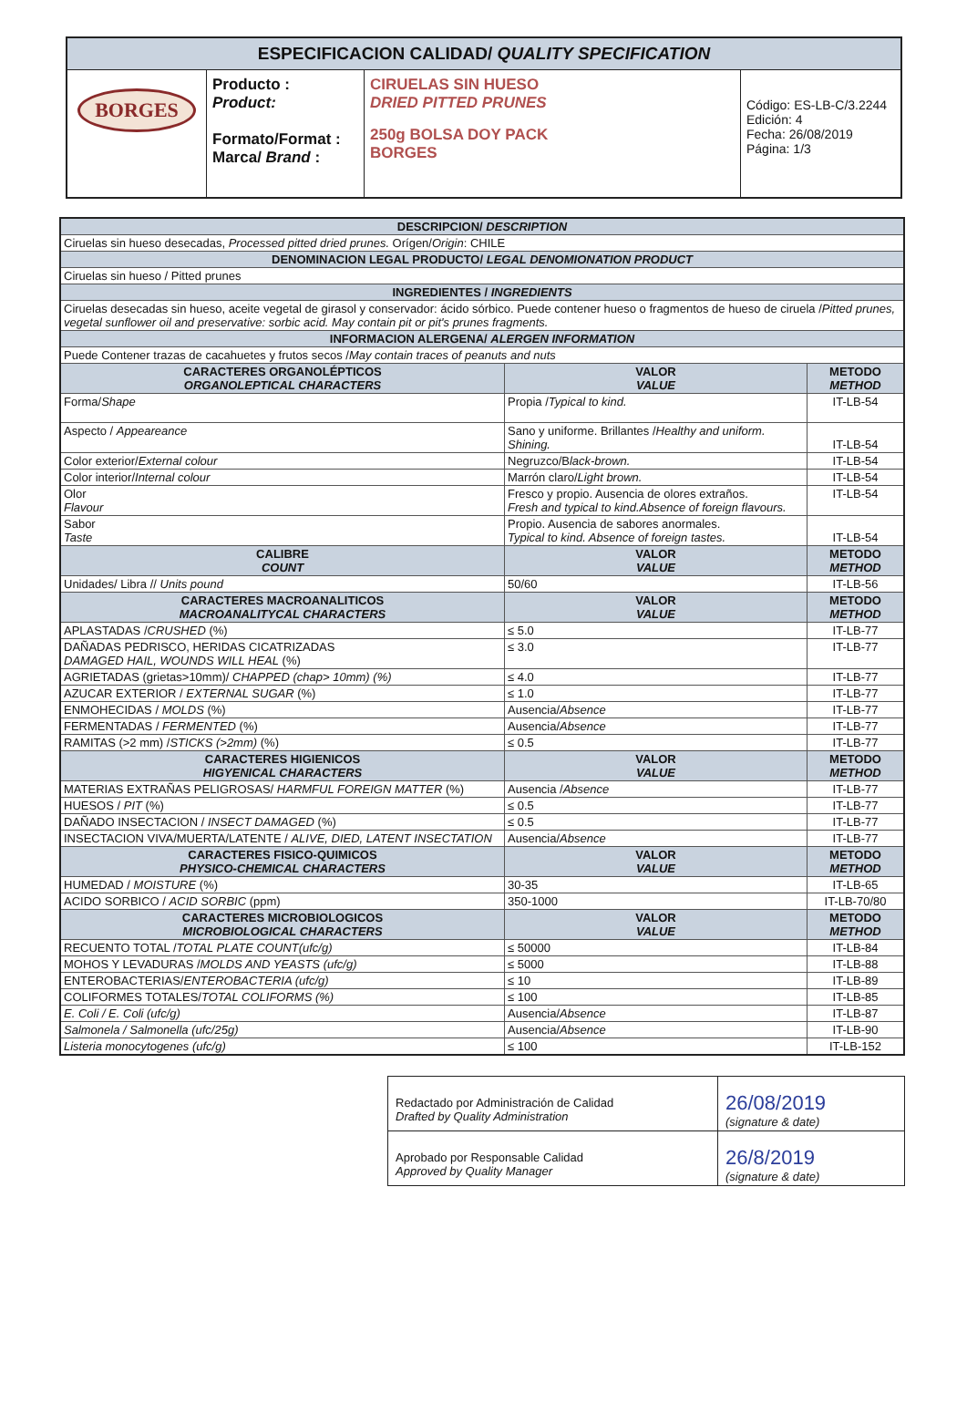| ESPECIFICACION CALIDAD/ QUALITY SPECIFICATION | | | |
| BORGES | Producto : Product: Formato/Format : Marca/ Brand : | CIRUELAS SIN HUESO DRIED PITTED PRUNES 250g BOLSA DOY PACK BORGES | Código: ES-LB-C/3.2244 Edición: 4 Fecha: 26/08/2019 Página: 1/3 |
| DESCRIPCION/ DESCRIPTION | | |
| Ciruelas sin hueso desecadas, Processed pitted dried prunes. Orígen/ Origin : CHILE | | |
| DENOMINACION LEGAL PRODUCTO/ LEGAL DENOMIONATION PRODUCT | | |
| Ciruelas sin hueso / Pitted prunes | | |
| INGREDIENTES / INGREDIENTS | | |
| Ciruelas desecadas sin hueso, aceite vegetal de girasol y conservador: ácido sórbico. Puede contener hueso o fragmentos de hueso de ciruela / Pitted prunes, vegetal sunflower oil and preservative: sorbic acid. May contain pit or pit's prunes fragments. | | |
| INFORMACION ALERGENA/ ALERGEN INFORMATION | | |
| Puede Contener trazas de cacahuetes y frutos secos / May contain traces of peanuts and nuts | | |
| CARACTERES ORGANOLÉPTICOS ORGANOLEPTICAL CHARACTERS | VALOR VALUE | METODO METHOD |
| Forma/ Shape | Propia / Typical to kind. | IT-LB-54 |
| Aspecto / Appeareance | Sano y uniforme. Brillantes / Healthy and uniform. Shining. | IT-LB-54 |
| Color exterior/ External colour | Negruzco/B lack-brown. | IT-LB-54 |
| Color interior/ Internal colour | Marrón claro/ Light brown. | IT-LB-54 |
| Olor Flavour | Fresco y propio. Ausencia de olores extraños. Fresh and typical to kind.Absence of foreign flavours. | IT-LB-54 |
| Sabor Taste | Propio. Ausencia de sabores anormales. Typical to kind. Absence of foreign tastes. | IT-LB-54 |
| CALIBRE COUNT | VALOR VALUE | METODO METHOD |
| Unidades/ Libra // Units pound | 50/60 | IT-LB-56 |
| CARACTERES MACROANALITICOS MACROANALITYCAL CHARACTERS | VALOR VALUE | METODO METHOD |
| APLASTADAS / CRUSHED (%) | ≤ 5.0 | IT-LB-77 |
| DAÑADAS PEDRISCO, HERIDAS CICATRIZADAS DAMAGED HAIL, WOUNDS WILL HEAL (%) | ≤ 3.0 | IT-LB-77 |
| AGRIETADAS (grietas>10mm)/ CHAPPED (chap> 10mm) (%) | ≤ 4.0 | IT-LB-77 |
| AZUCAR EXTERIOR / EXTERNAL SUGAR (%) | ≤ 1.0 | IT-LB-77 |
| ENMOHECIDAS / MOLDS (%) | Ausencia/ Absence | IT-LB-77 |
| FERMENTADAS / FERMENTED (%) | Ausencia/ Absence | IT-LB-77 |
| RAMITAS (>2 mm) / STICKS (>2mm) (%) | ≤ 0.5 | IT-LB-77 |
| CARACTERES HIGIENICOS HIGYENICAL CHARACTERS | VALOR VALUE | METODO METHOD |
| MATERIAS EXTRAÑAS PELIGROSAS/ HARMFUL FOREIGN MATTER (%) | Ausencia / Absence | IT-LB-77 |
| HUESOS / PIT (%) | ≤ 0.5 | IT-LB-77 |
| DAÑADO INSECTACION / INSECT DAMAGED (%) | ≤ 0.5 | IT-LB-77 |
| INSECTACION VIVA/MUERTA/LATENTE / ALIVE, DIED, LATENT INSECTATION | Ausencia/ Absence | IT-LB-77 |
| CARACTERES FISICO-QUIMICOS PHYSICO-CHEMICAL CHARACTERS | VALOR VALUE | METODO METHOD |
| HUMEDAD / MOISTURE (%) | 30-35 | IT-LB-65 |
| ACIDO SORBICO / ACID SORBIC (ppm) | 350-1000 | IT-LB-70/80 |
| CARACTERES MICROBIOLOGICOS MICROBIOLOGICAL CHARACTERS | VALOR VALUE | METODO METHOD |
| RECUENTO TOTAL / TOTAL PLATE COUNT(ufc/g) | ≤ 50000 | IT-LB-84 |
| MOHOS Y LEVADURAS / MOLDS AND YEASTS (ufc/g) | ≤ 5000 | IT-LB-88 |
| ENTEROBACTERIAS/ ENTEROBACTERIA (ufc/g) | ≤ 10 | IT-LB-89 |
| COLIFORMES TOTALES/ TOTAL COLIFORMS (%) | ≤ 100 | IT-LB-85 |
| E. Coli / E. Coli (ufc/g) | Ausencia/ Absence | IT-LB-87 |
| Salmonela / Salmonella (ufc/25g) | Ausencia/ Absence | IT-LB-90 |
| Listeria monocytogenes (ufc/g) | ≤ 100 | IT-LB-152 |
| Redactado por Administración de Calidad Drafted by Quality Administration | 26/08/2019 (signature & date) |
| Aprobado por Responsable Calidad Approved by Quality Manager | 26/8/2019 (signature & date) |